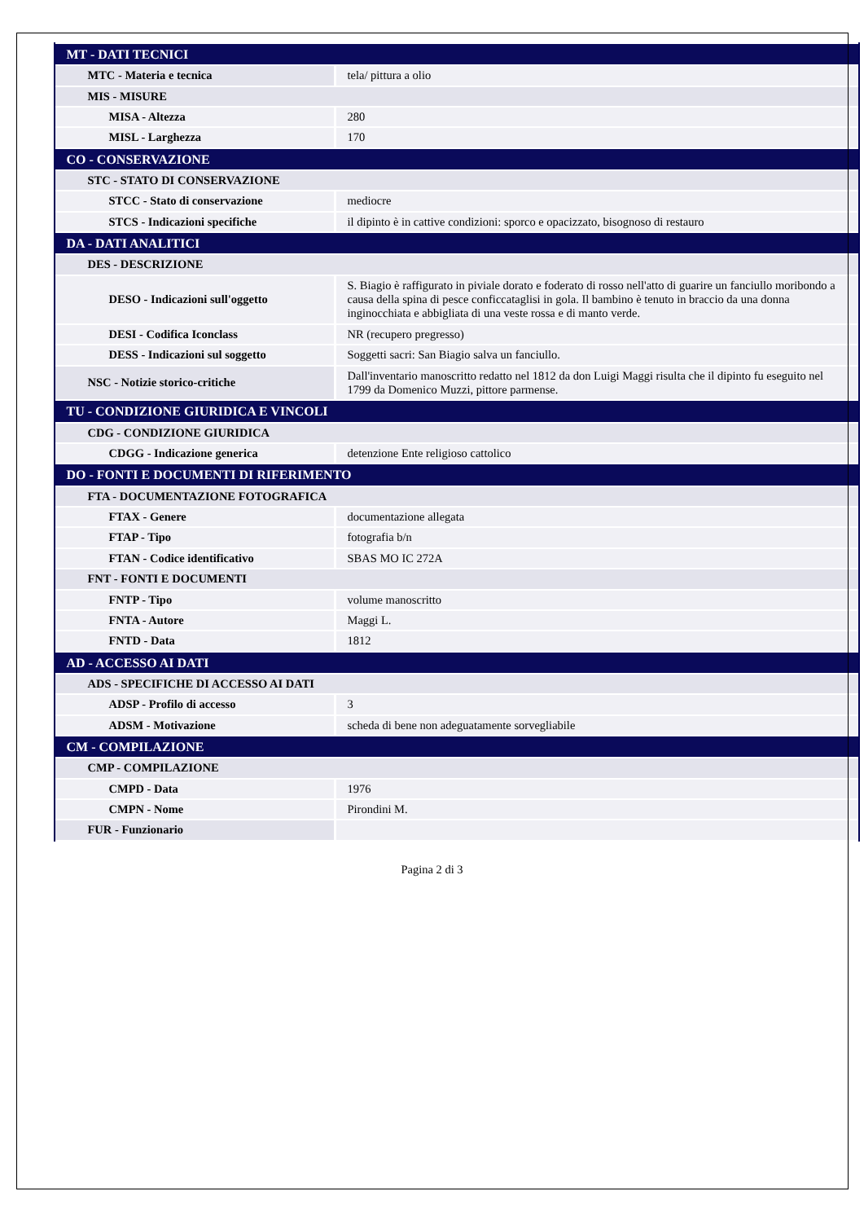| MT - DATI TECNICI | |
| MTC - Materia e tecnica | tela/ pittura a olio |
| MIS - MISURE | |
| MISA - Altezza | 280 |
| MISL - Larghezza | 170 |
| CO - CONSERVAZIONE | |
| STC - STATO DI CONSERVAZIONE | |
| STCC - Stato di conservazione | mediocre |
| STCS - Indicazioni specifiche | il dipinto è in cattive condizioni: sporco e opacizzato, bisognoso di restauro |
| DA - DATI ANALITICI | |
| DES - DESCRIZIONE | |
| DESO - Indicazioni sull'oggetto | S. Biagio è raffigurato in piviale dorato e foderato di rosso nell'atto di guarire un fanciullo moribondo a causa della spina di pesce conficcataglisi in gola. Il bambino è tenuto in braccio da una donna inginocchiata e abbigliata di una veste rossa e di manto verde. |
| DESI - Codifica Iconclass | NR (recupero pregresso) |
| DESS - Indicazioni sul soggetto | Soggetti sacri: San Biagio salva un fanciullo. |
| NSC - Notizie storico-critiche | Dall'inventario manoscritto redatto nel 1812 da don Luigi Maggi risulta che il dipinto fu eseguito nel 1799 da Domenico Muzzi, pittore parmense. |
| TU - CONDIZIONE GIURIDICA E VINCOLI | |
| CDG - CONDIZIONE GIURIDICA | |
| CDGG - Indicazione generica | detenzione Ente religioso cattolico |
| DO - FONTI E DOCUMENTI DI RIFERIMENTO | |
| FTA - DOCUMENTAZIONE FOTOGRAFICA | |
| FTAX - Genere | documentazione allegata |
| FTAP - Tipo | fotografia b/n |
| FTAN - Codice identificativo | SBAS MO IC 272A |
| FNT - FONTI E DOCUMENTI | |
| FNTP - Tipo | volume manoscritto |
| FNTA - Autore | Maggi L. |
| FNTD - Data | 1812 |
| AD - ACCESSO AI DATI | |
| ADS - SPECIFICHE DI ACCESSO AI DATI | |
| ADSP - Profilo di accesso | 3 |
| ADSM - Motivazione | scheda di bene non adeguatamente sorvegliabile |
| CM - COMPILAZIONE | |
| CMP - COMPILAZIONE | |
| CMPD - Data | 1976 |
| CMPN - Nome | Pirondini M. |
| FUR - Funzionario | |
Pagina 2 di 3